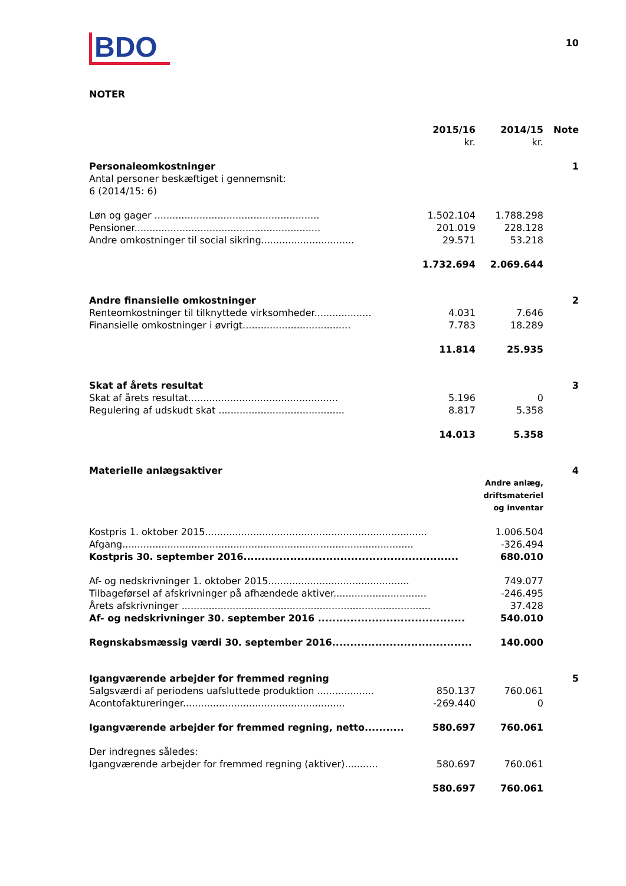BDO
10
NOTER
| | 2015/16 kr. | 2014/15 kr. | Note |
| --- | --- | --- | --- |
| Personaleomkostninger | | | 1 |
| Antal personer beskæftiget i gennemsnit: 6 (2014/15: 6) | | | |
| Løn og gager ....................................................... | 1.502.104 | 1.788.298 | |
| Pensioner.............................................................. | 201.019 | 228.128 | |
| Andre omkostninger til social sikring............................... | 29.571 | 53.218 | |
| | 1.732.694 | 2.069.644 | |
| Andre finansielle omkostninger | | | 2 |
| Renteomkostninger til tilknyttede virksomheder................... | 4.031 | 7.646 | |
| Finansielle omkostninger i øvrigt.................................... | 7.783 | 18.289 | |
| | 11.814 | 25.935 | |
| Skat af årets resultat | | | 3 |
| Skat af årets resultat.................................................. | 5.196 | 0 | |
| Regulering af udskudt skat .......................................... | 8.817 | 5.358 | |
| | 14.013 | 5.358 | |
| Materielle anlægsaktiver | | | 4 |
| | | Andre anlæg, driftsmateriel og inventar | |
| Kostpris 1. oktober 2015.......................................................................... | | 1.006.504 | |
| Afgang................................................................................................. | | -326.494 | |
| Kostpris 30. september 2016............................................................ | | 680.010 | |
| Af- og nedskrivninger 1. oktober 2015............................................... | | 749.077 | |
| Tilbageførsel af afskrivninger på afhændede aktiver............................... | | -246.495 | |
| Årets afskrivninger ................................................................................... | | 37.428 | |
| Af- og nedskrivninger 30. september 2016 ......................................... | | 540.010 | |
| Regnskabsmæssig værdi 30. september 2016....................................... | | 140.000 | |
| Igangværende arbejder for fremmed regning | | | 5 |
| Salgsværdi af periodens uafsluttede produktion ................... | 850.137 | 760.061 | |
| Acontofaktureringer...................................................... | -269.440 | 0 | |
| Igangværende arbejder for fremmed regning, netto........... | 580.697 | 760.061 | |
| Der indregnes således: | | | |
| Igangværende arbejder for fremmed regning (aktiver)........... | 580.697 | 760.061 | |
| | 580.697 | 760.061 | |